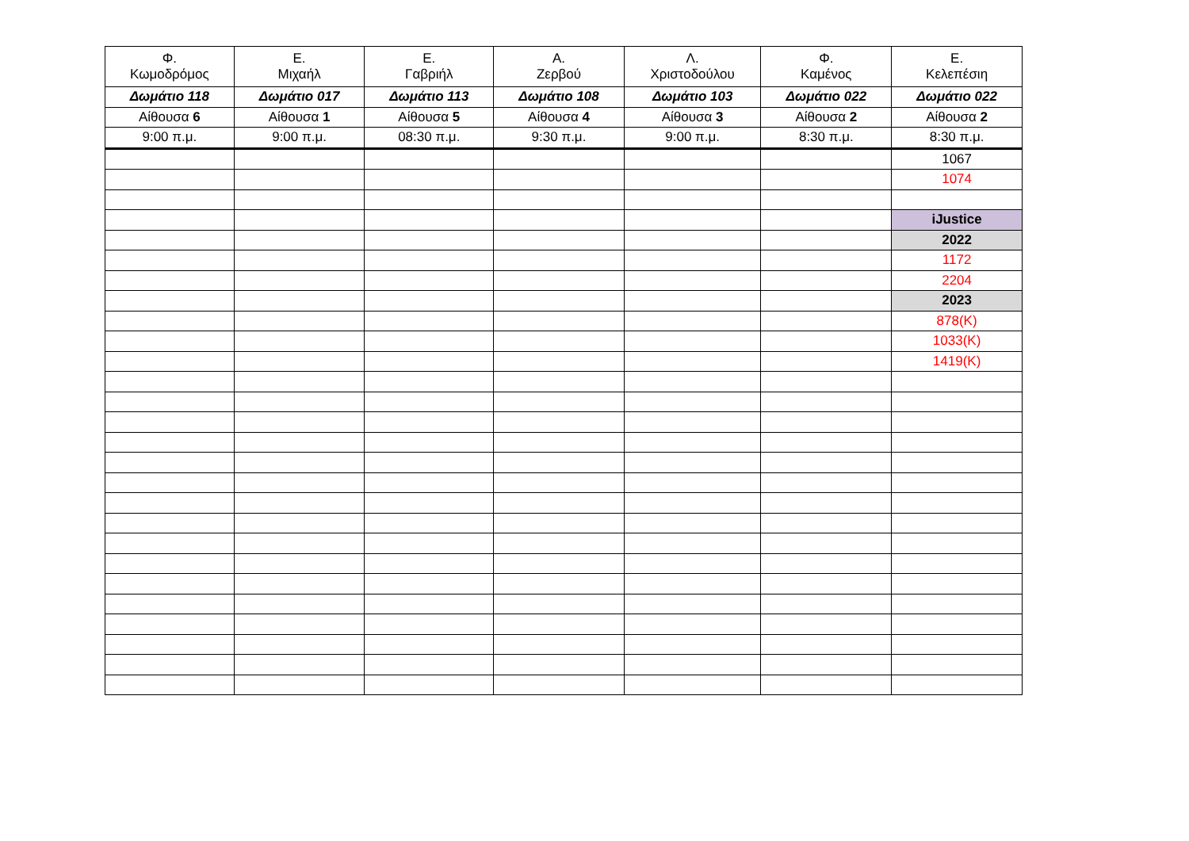| Φ. Κωμοδρόμος | Ε. Μιχαήλ | Ε. Γαβριήλ | Α. Ζερβού | Λ. Χριστοδούλου | Φ. Καμένος | Ε. Κελεπέσιη |
| --- | --- | --- | --- | --- | --- | --- |
| Δωμάτιο 118 | Δωμάτιο 017 | Δωμάτιο 113 | Δωμάτιο 108 | Δωμάτιο 103 | Δωμάτιο 022 | Δωμάτιο 022 |
| Αίθουσα 6 | Αίθουσα 1 | Αίθουσα 5 | Αίθουσα 4 | Αίθουσα 3 | Αίθουσα 2 | Αίθουσα 2 |
| 9:00 π.μ. | 9:00 π.μ. | 08:30 π.μ. | 9:30 π.μ. | 9:00 π.μ. | 8:30 π.μ. | 8:30 π.μ. |
| | | | | | | 1067 |
| | | | | | | 1074 |
| | | | | | | iJustice |
| | | | | | | 2022 |
| | | | | | | 1172 |
| | | | | | | 2204 |
| | | | | | | 2023 |
| | | | | | | 878(K) |
| | | | | | | 1033(K) |
| | | | | | | 1419(K) |